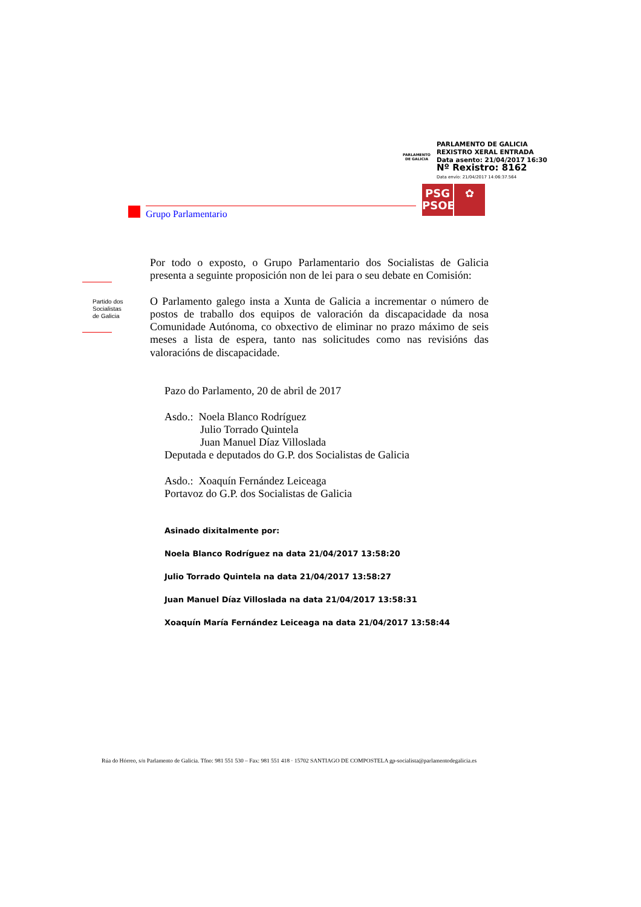PARLAMENTO
DE GALICIA
PARLAMENTO DE GALICIA
REXISTRO XERAL ENTRADA
Data asento: 21/04/2017 16:30
Nº Rexistro: 8162
Data envío: 21/04/2017 14:06:37.564
PSG
PSOE
✿
Grupo Parlamentario
Partido dos
Socialistas
de Galicia
Por todo o exposto, o Grupo Parlamentario dos Socialistas de Galicia presenta a seguinte proposición non de lei para o seu debate en Comisión:
O Parlamento galego insta a Xunta de Galicia a incrementar o número de postos de traballo dos equipos de valoración da discapacidade da nosa Comunidade Autónoma, co obxectivo de eliminar no prazo máximo de seis meses a lista de espera, tanto nas solicitudes como nas revisións das valoracións de discapacidade.
Pazo do Parlamento, 20 de abril de 2017
Asdo.: Noela Blanco Rodríguez
Julio Torrado Quintela
Juan Manuel Díaz Villoslada
Deputada e deputados do G.P. dos Socialistas de Galicia
Asdo.: Xoaquín Fernández Leiceaga
Portavoz do G.P. dos Socialistas de Galicia
Asinado dixitalmente por:
Noela Blanco Rodríguez na data 21/04/2017 13:58:20
Julio Torrado Quintela na data 21/04/2017 13:58:27
Juan Manuel Díaz Villoslada na data 21/04/2017 13:58:31
Xoaquín María Fernández Leiceaga na data 21/04/2017 13:58:44
Rúa do Hórreo, s/n Parlamento de Galicia. Tfno: 981 551 530 – Fax: 981 551 418 · 15702 SANTIAGO DE COMPOSTELA gp-socialista@parlamentodegalicia.es